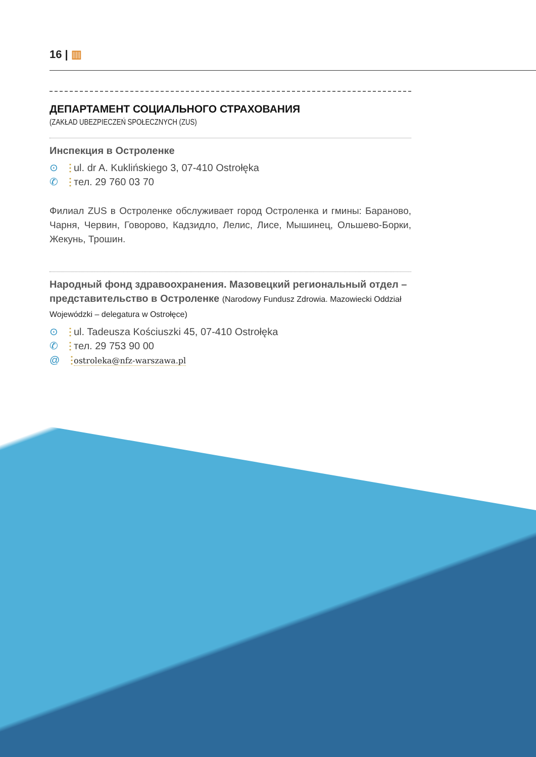16 | ▥
ДЕПАРТАМЕНТ СОЦИАЛЬНОГО СТРАХОВАНИЯ
(ZAKŁAD UBEZPIECZEŃ SPOŁECZNYCH (ZUS)
Инспекция в Остроленке
⊙ ⋮ ul. dr A. Kuklińskiego 3, 07-410 Ostrołęka
✆ ⋮ тел. 29 760 03 70
Филиал ZUS в Остроленке обслуживает город Остроленка и гмины: Бараново, Чарня, Червин, Говорово, Кадзидло, Лелис, Лисе, Мышинец, Ольшево-Борки, Жекунь, Трошин.
Народный фонд здравоохранения. Мазовецкий региональный отдел – представительство в Остроленке (Narodowy Fundusz Zdrowia. Mazowiecki Oddział Wojewódzki – delegatura w Ostrołęce)
⊙ ⋮ ul. Tadeusza Kościuszki 45, 07-410 Ostrołęka
✆ ⋮ тел. 29 753 90 00
@ ⋮ ostroleka@nfz-warszawa.pl